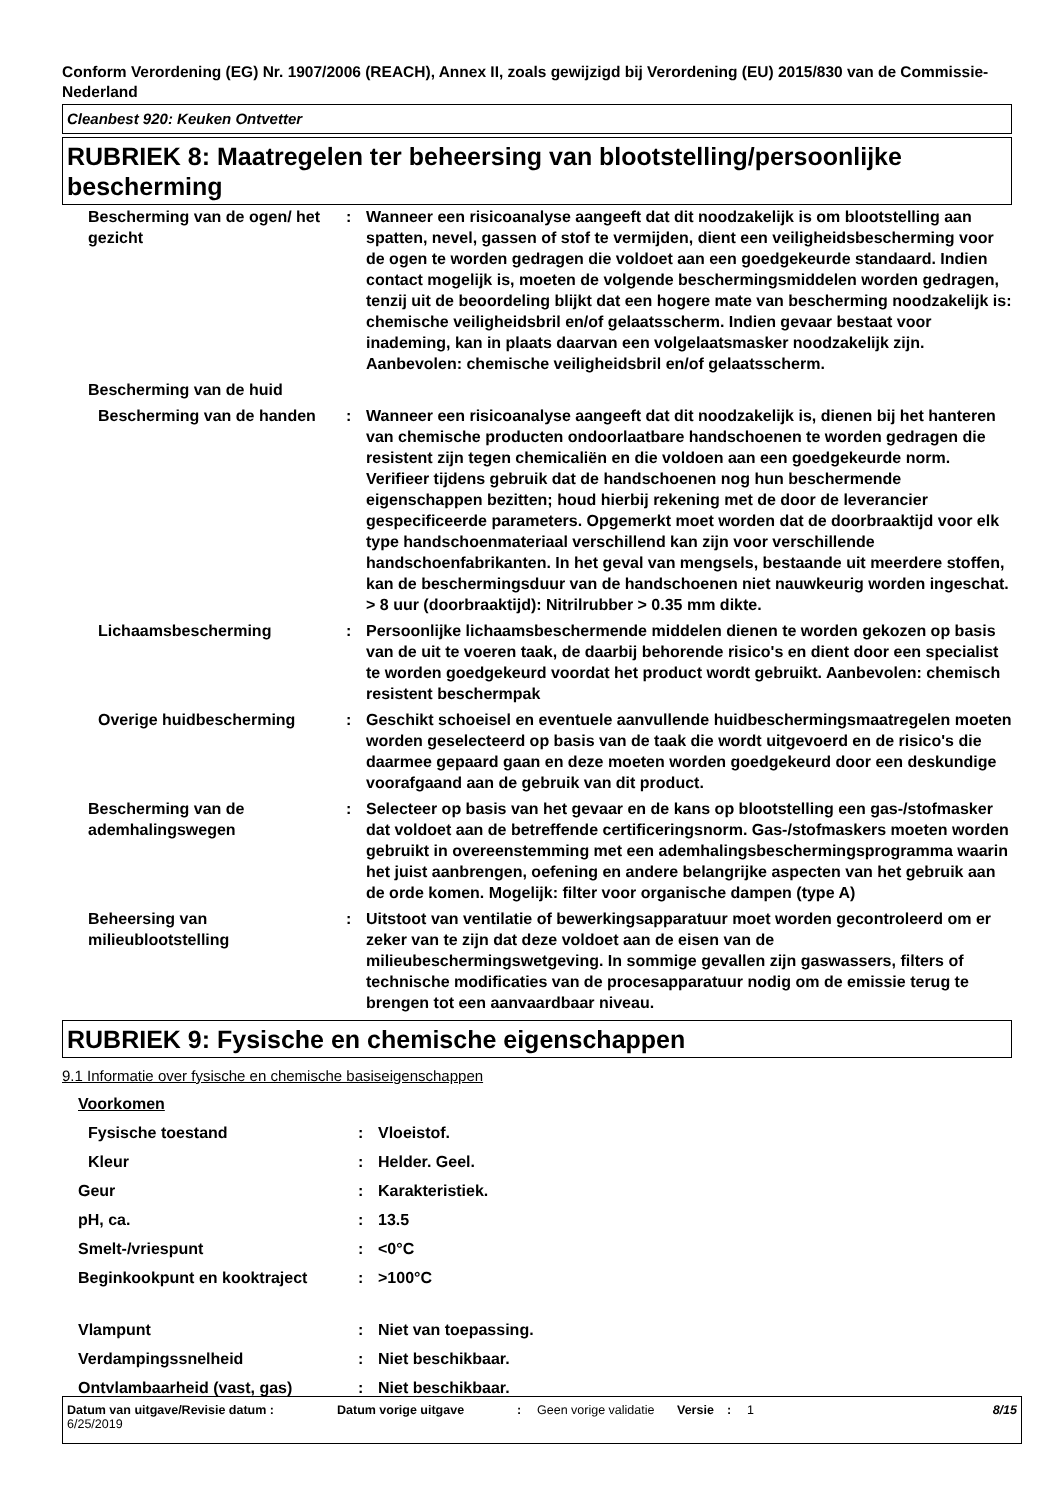Conform Verordening (EG) Nr. 1907/2006 (REACH), Annex II, zoals gewijzigd bij Verordening (EU) 2015/830 van de Commissie- Nederland
Cleanbest 920: Keuken Ontvetter
RUBRIEK 8: Maatregelen ter beheersing van blootstelling/persoonlijke bescherming
| Bescherming van de ogen/ het gezicht | : | Wanneer een risicoanalyse aangeeft dat dit noodzakelijk is om blootstelling aan spatten, nevel, gassen of stof te vermijden, dient een veiligheidsbescherming voor de ogen te worden gedragen die voldoet aan een goedgekeurde standaard. Indien contact mogelijk is, moeten de volgende beschermingsmiddelen worden gedragen, tenzij uit de beoordeling blijkt dat een hogere mate van bescherming noodzakelijk is: chemische veiligheidsbril en/of gelaatsscherm. Indien gevaar bestaat voor inademing, kan in plaats daarvan een volgelaatsmasker noodzakelijk zijn. Aanbevolen: chemische veiligheidsbril en/of gelaatsscherm. |
| Bescherming van de huid | | |
| Bescherming van de handen | : | Wanneer een risicoanalyse aangeeft dat dit noodzakelijk is, dienen bij het hanteren van chemische producten ondoorlaatbare handschoenen te worden gedragen die resistent zijn tegen chemicaliën en die voldoen aan een goedgekeurde norm. Verifieer tijdens gebruik dat de handschoenen nog hun beschermende eigenschappen bezitten; houd hierbij rekening met de door de leverancier gespecificeerde parameters. Opgemerkt moet worden dat de doorbraaktijd voor elk type handschoenmateriaal verschillend kan zijn voor verschillende handschoenfabrikanten. In het geval van mengsels, bestaande uit meerdere stoffen, kan de beschermingsduur van de handschoenen niet nauwkeurig worden ingeschat. > 8 uur (doorbraaktijd): Nitrilrubber > 0.35 mm dikte. |
| Lichaamsbescherming | : | Persoonlijke lichaamsbeschermende middelen dienen te worden gekozen op basis van de uit te voeren taak, de daarbij behorende risico's en dient door een specialist te worden goedgekeurd voordat het product wordt gebruikt. Aanbevolen: chemisch resistent beschermpak |
| Overige huidbescherming | : | Geschikt schoeisel en eventuele aanvullende huidbeschermingsmaatregelen moeten worden geselecteerd op basis van de taak die wordt uitgevoerd en de risico's die daarmee gepaard gaan en deze moeten worden goedgekeurd door een deskundige voorafgaand aan de gebruik van dit product. |
| Bescherming van de ademhalingswegen | : | Selecteer op basis van het gevaar en de kans op blootstelling een gas-/stofmasker dat voldoet aan de betreffende certificeringsnorm. Gas-/stofmaskers moeten worden gebruikt in overeenstemming met een ademhalingsbeschermingsprogramma waarin het juist aanbrengen, oefening en andere belangrijke aspecten van het gebruik aan de orde komen. Mogelijk: filter voor organische dampen (type A) |
| Beheersing van milieublootstelling | : | Uitstoot van ventilatie of bewerkingsapparatuur moet worden gecontroleerd om er zeker van te zijn dat deze voldoet aan de eisen van de milieubeschermingswetgeving. In sommige gevallen zijn gaswassers, filters of technische modificaties van de procesapparatuur nodig om de emissie terug te brengen tot een aanvaardbaar niveau. |
RUBRIEK 9: Fysische en chemische eigenschappen
9.1 Informatie over fysische en chemische basiseigenschappen
| Voorkomen | | |
| Fysische toestand | : | Vloeistof. |
| Kleur | : | Helder. Geel. |
| Geur | : | Karakteristiek. |
| pH, ca. | : | 13.5 |
| Smelt-/vriespunt | : | <0°C |
| Beginkookpunt en kooktraject | : | >100°C |
| Vlampunt | : | Niet van toepassing. |
| Verdampingssnelheid | : | Niet beschikbaar. |
| Ontvlambaarheid (vast, gas) | : | Niet beschikbaar. |
Datum van uitgave/Revisie datum : 6/25/2019 Datum vorige uitgave : Geen vorige validatie Versie : 1 8/15